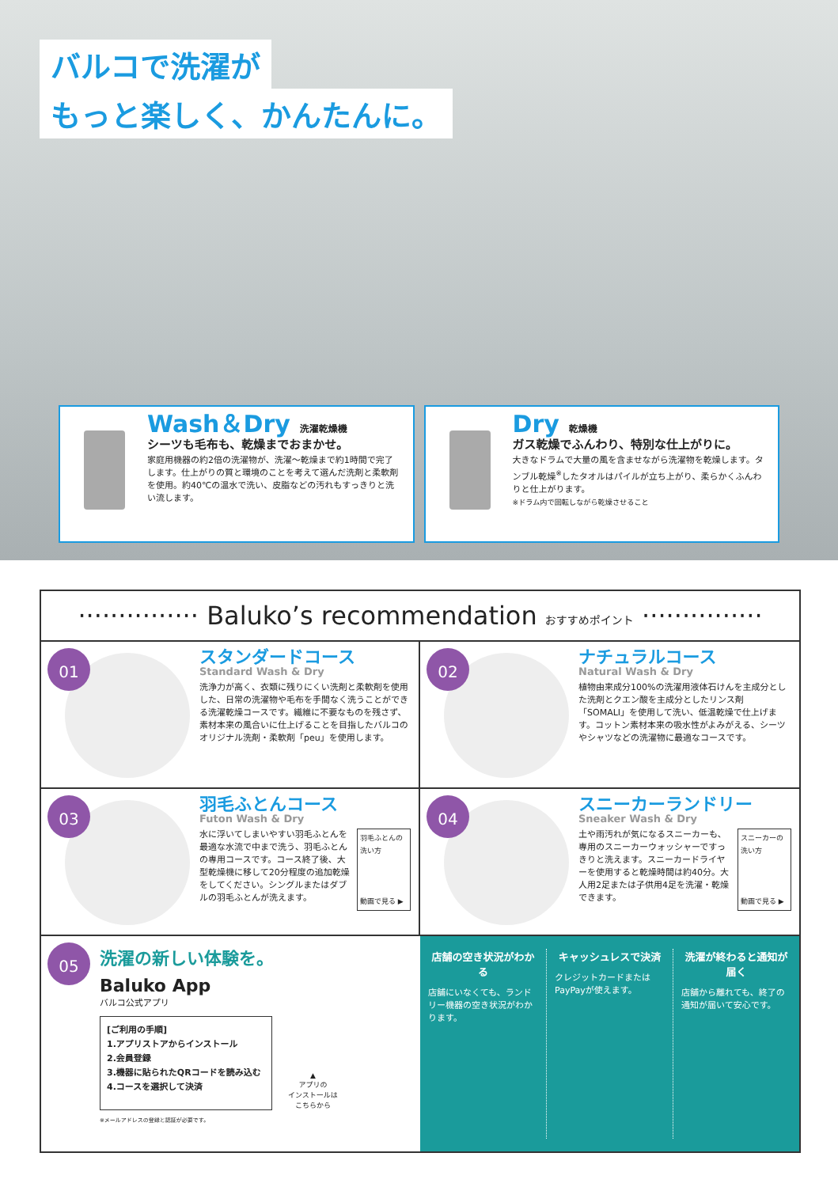バルコで洗濯が
もっと楽しく、かんたんに。
Wash＆Dry 洗濯乾燥機
シーツも毛布も、乾燥までおまかせ。
家庭用機器の約2倍の洗濯物が、洗濯～乾燥まで約1時間で完了します。仕上がりの質と環境のことを考えて選んだ洗剤と柔軟剤を使用。約40℃の温水で洗い、皮脂などの汚れもすっきりと洗い流します。
Dry 乾燥機
ガス乾燥でふんわり、特別な仕上がりに。
大きなドラムで大量の風を含ませながら洗濯物を乾燥します。タンブル乾燥<sup>※</sup>したタオルはパイルが立ち上がり、柔らかくふんわりと仕上がります。
※ドラム内で回転しながら乾燥させること
··············· Baluko’s recommendation おすすめポイント ···············
01
スタンダードコース
Standard Wash & Dry
洗浄力が高く、衣類に残りにくい洗剤と柔軟剤を使用した、日常の洗濯物や毛布を手間なく洗うことができる洗濯乾燥コースです。繊維に不要なものを残さず、素材本来の風合いに仕上げることを目指したバルコのオリジナル洗剤・柔軟剤「peu」を使用します。
02
ナチュラルコース
Natural Wash & Dry
植物由来成分100%の洗濯用液体石けんを主成分とした洗剤とクエン酸を主成分としたリンス剤「SOMALI」を使用して洗い、低温乾燥で仕上げます。コットン素材本来の吸水性がよみがえる、シーツやシャツなどの洗濯物に最適なコースです。
03
羽毛ふとんコース
Futon Wash & Dry
羽毛ふとんの
洗い方
動画で見る ▶
水に浮いてしまいやすい羽毛ふとんを最適な水流で中まで洗う、羽毛ふとんの専用コースです。コース終了後、大型乾燥機に移して20分程度の追加乾燥をしてください。シングルまたはダブルの羽毛ふとんが洗えます。
04
スニーカーランドリー
Sneaker Wash & Dry
スニーカーの
洗い方
動画で見る ▶
土や雨汚れが気になるスニーカーも、専用のスニーカーウォッシャーですっきりと洗えます。スニーカードライヤーを使用すると乾燥時間は約40分。大人用2足または子供用4足を洗濯・乾燥できます。
05
洗濯の新しい体験を。
Baluko App
バルコ公式アプリ
[ご利用の手順]
1.アプリストアからインストール
2.会員登録
3.機器に貼られたQRコードを読み込む
4.コースを選択して決済
▲
アプリの
インストールは
こちらから
※メールアドレスの登録と認証が必要です。
店舗の空き状況がわかる
店舗にいなくても、ランドリー機器の空き状況がわかります。
キャッシュレスで決済
クレジットカードまたはPayPayが使えます。
洗濯が終わると通知が届く
店舗から離れても、終了の通知が届いて安心です。